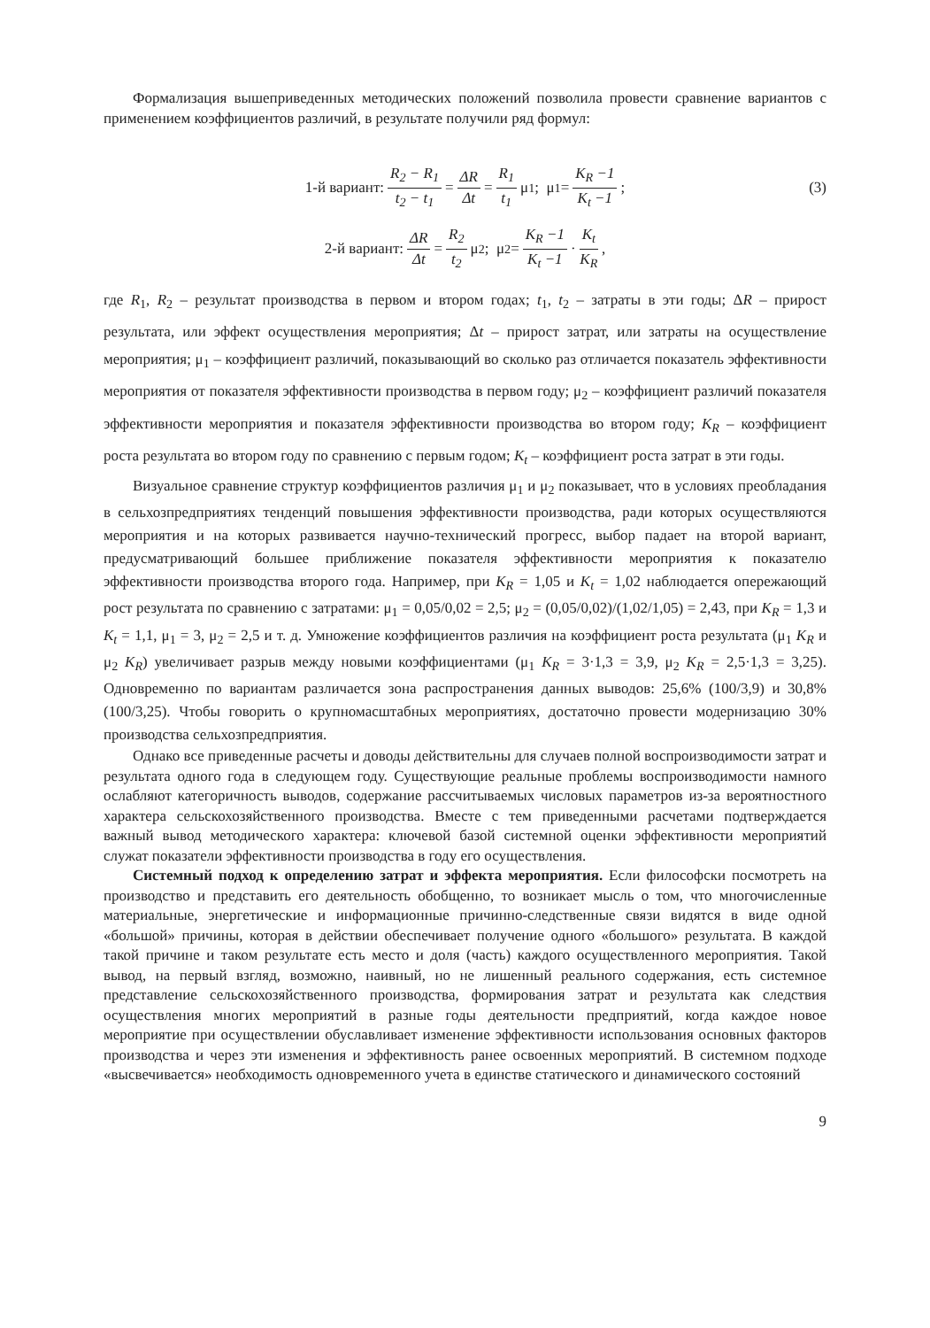Формализация вышеприведенных методических положений позволила провести сравнение вариантов с применением коэффициентов различий, в результате получили ряд формул:
1-й вариант: R<sub>2</sub> − R<sub>1</sub> t<sub>2</sub> − t<sub>1</sub> = ΔR Δt = R<sub>1</sub> t<sub>1</sub> μ<sub>1</sub>; μ<sub>1</sub> = K<sub>R</sub> −1 K<sub>t</sub> −1; (3)
2-й вариант: ΔR Δt = R<sub>2</sub> t<sub>2</sub> μ<sub>2</sub>; μ<sub>2</sub> = K<sub>R</sub> −1 K<sub>t</sub> −1 · K<sub>t</sub> K<sub>R</sub>,
где R<sub>1</sub>, R<sub>2</sub> – результат производства в первом и втором годах; t<sub>1</sub>, t<sub>2</sub> – затраты в эти годы; ΔR – прирост результата, или эффект осуществления мероприятия; Δt – прирост затрат, или затраты на осуществление мероприятия; μ<sub>1</sub> – коэффициент различий, показывающий во сколько раз отличается показатель эффективности мероприятия от показателя эффективности производства в первом году; μ<sub>2</sub> – коэффициент различий показателя эффективности мероприятия и показателя эффективности производства во втором году; K<sub>R</sub> – коэффициент роста результата во втором году по сравнению с первым годом; K<sub>t</sub> – коэффициент роста затрат в эти годы.
Визуальное сравнение структур коэффициентов различия μ<sub>1</sub> и μ<sub>2</sub> показывает, что в условиях преобладания в сельхозпредприятиях тенденций повышения эффективности производства, ради которых осуществляются мероприятия и на которых развивается научно-технический прогресс, выбор падает на второй вариант, предусматривающий большее приближение показателя эффективности мероприятия к показателю эффективности производства второго года. Например, при K<sub>R</sub> = 1,05 и K<sub>t</sub> = 1,02 наблюдается опережающий рост результата по сравнению с затратами: μ<sub>1</sub> = 0,05/0,02 = 2,5; μ<sub>2</sub> = (0,05/0,02)/(1,02/1,05) = 2,43, при K<sub>R</sub> = 1,3 и K<sub>t</sub> = 1,1, μ<sub>1</sub> = 3, μ<sub>2</sub> = 2,5 и т. д. Умножение коэффициентов различия на коэффициент роста результата (μ<sub>1</sub> K<sub>R</sub> и μ<sub>2</sub> K<sub>R</sub>) увеличивает разрыв между новыми коэффициентами (μ<sub>1</sub> K<sub>R</sub> = 3·1,3 = 3,9, μ<sub>2</sub> K<sub>R</sub> = 2,5·1,3 = 3,25). Одновременно по вариантам различается зона распространения данных выводов: 25,6% (100/3,9) и 30,8% (100/3,25). Чтобы говорить о крупномасштабных мероприятиях, достаточно провести модернизацию 30% производства сельхозпредприятия.
Однако все приведенные расчеты и доводы действительны для случаев полной воспроизводимости затрат и результата одного года в следующем году. Существующие реальные проблемы воспроизводимости намного ослабляют категоричность выводов, содержание рассчитываемых числовых параметров из-за вероятностного характера сельскохозяйственного производства. Вместе с тем приведенными расчетами подтверждается важный вывод методического характера: ключевой базой системной оценки эффективности мероприятий служат показатели эффективности производства в году его осуществления.
Системный подход к определению затрат и эффекта мероприятия. Если философски посмотреть на производство и представить его деятельность обобщенно, то возникает мысль о том, что многочисленные материальные, энергетические и информационные причинно-следственные связи видятся в виде одной «большой» причины, которая в действии обеспечивает получение одного «большого» результата. В каждой такой причине и таком результате есть место и доля (часть) каждого осуществленного мероприятия. Такой вывод, на первый взгляд, возможно, наивный, но не лишенный реального содержания, есть системное представление сельскохозяйственного производства, формирования затрат и результата как следствия осуществления многих мероприятий в разные годы деятельности предприятий, когда каждое новое мероприятие при осуществлении обуславливает изменение эффективности использования основных факторов производства и через эти изменения и эффективность ранее освоенных мероприятий. В системном подходе «высвечивается» необходимость одновременного учета в единстве статического и динамического состояний
9